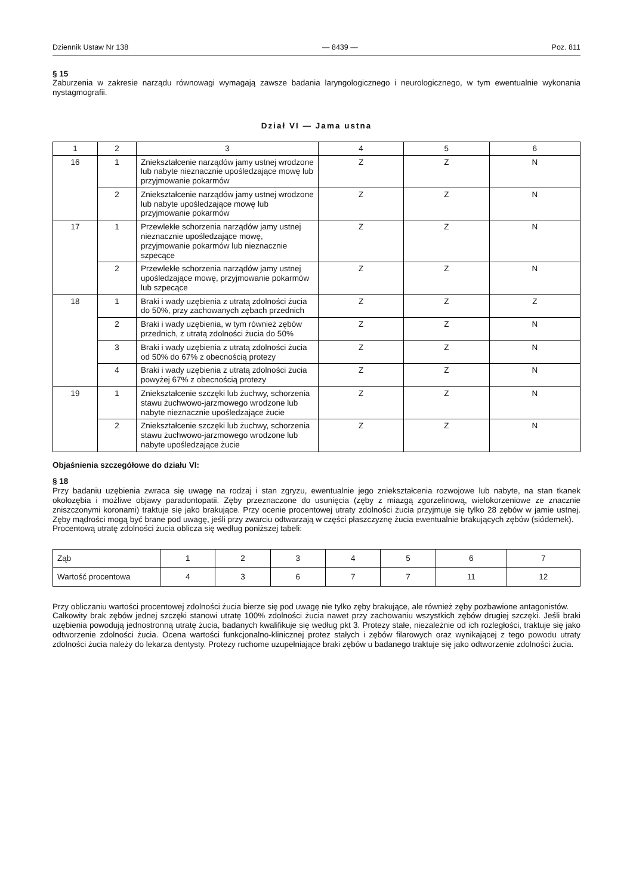Dziennik Ustaw Nr 138 — 8439 — Poz. 811
§ 15
Zaburzenia w zakresie narządu równowagi wymagają zawsze badania laryngologicznego i neurologicznego, w tym ewentualnie wykonania nystagmografii.
Dział VI — Jama ustna
| 1 | 2 | 3 | 4 | 5 | 6 |
| --- | --- | --- | --- | --- | --- |
| 16 | 1 | Zniekształcenie narządów jamy ustnej wrodzone lub nabyte nieznacznie upośledzające mowę lub przyjmowanie pokarmów | Z | Z | N |
| | 2 | Zniekształcenie narządów jamy ustnej wrodzone lub nabyte upośledzające mowę lub przyjmowanie pokarmów | Z | Z | N |
| 17 | 1 | Przewlekłe schorzenia narządów jamy ustnej nieznacznie upośledzające mowę, przyjmowanie pokarmów lub nieznacznie szpecące | Z | Z | N |
| | 2 | Przewlekłe schorzenia narządów jamy ustnej upośledzające mowę, przyjmowanie pokarmów lub szpecące | Z | Z | N |
| 18 | 1 | Braki i wady uzębienia z utratą zdolności żucia do 50%, przy zachowanych zębach przednich | Z | Z | Z |
| | 2 | Braki i wady uzębienia, w tym również zębów przednich, z utratą zdolności żucia do 50% | Z | Z | N |
| | 3 | Braki i wady uzębienia z utratą zdolności żucia od 50% do 67% z obecnością protezy | Z | Z | N |
| | 4 | Braki i wady uzębienia z utratą zdolności żucia powyżej 67% z obecnością protezy | Z | Z | N |
| 19 | 1 | Zniekształcenie szczęki lub żuchwy, schorzenia stawu żuchwowo-jarzmowego wrodzone lub nabyte nieznacznie upośledzające żucie | Z | Z | N |
| | 2 | Zniekształcenie szczęki lub żuchwy, schorzenia stawu żuchwowo-jarzmowego wrodzone lub nabyte upośledzające żucie | Z | Z | N |
Objaśnienia szczegółowe do działu VI:
§ 18
Przy badaniu uzębienia zwraca się uwagę na rodzaj i stan zgryzu, ewentualnie jego zniekształcenia rozwojowe lub nabyte, na stan tkanek okołozębia i możliwe objawy paradontopatii. Zęby przeznaczone do usunięcia (zęby z miazgą zgorzelinową, wielokorzeniowe ze znacznie zniszczonymi koronami) traktuje się jako brakujące. Przy ocenie procentowej utraty zdolności żucia przyjmuje się tylko 28 zębów w jamie ustnej. Zęby mądrości mogą być brane pod uwagę, jeśli przy zwarciu odtwarzają w części płaszczyznę żucia ewentualnie brakujących zębów (siódemek).
Procentową utratę zdolności żucia oblicza się według poniższej tabeli:
| Ząb | 1 | 2 | 3 | 4 | 5 | 6 | 7 |
| Wartość procentowa | 4 | 3 | 6 | 7 | 7 | 11 | 12 |
Przy obliczaniu wartości procentowej zdolności żucia bierze się pod uwagę nie tylko zęby brakujące, ale również zęby pozbawione antagonistów.
Całkowity brak zębów jednej szczęki stanowi utratę 100% zdolności żucia nawet przy zachowaniu wszystkich zębów drugiej szczęki. Jeśli braki uzębienia powodują jednostronną utratę żucia, badanych kwalifikuje się według pkt 3. Protezy stałe, niezależnie od ich rozległości, traktuje się jako odtworzenie zdolności żucia. Ocena wartości funkcjonalno-klinicznej protez stałych i zębów filarowych oraz wynikającej z tego powodu utraty zdolności żucia należy do lekarza dentysty. Protezy ruchome uzupełniające braki zębów u badanego traktuje się jako odtworzenie zdolności żucia.